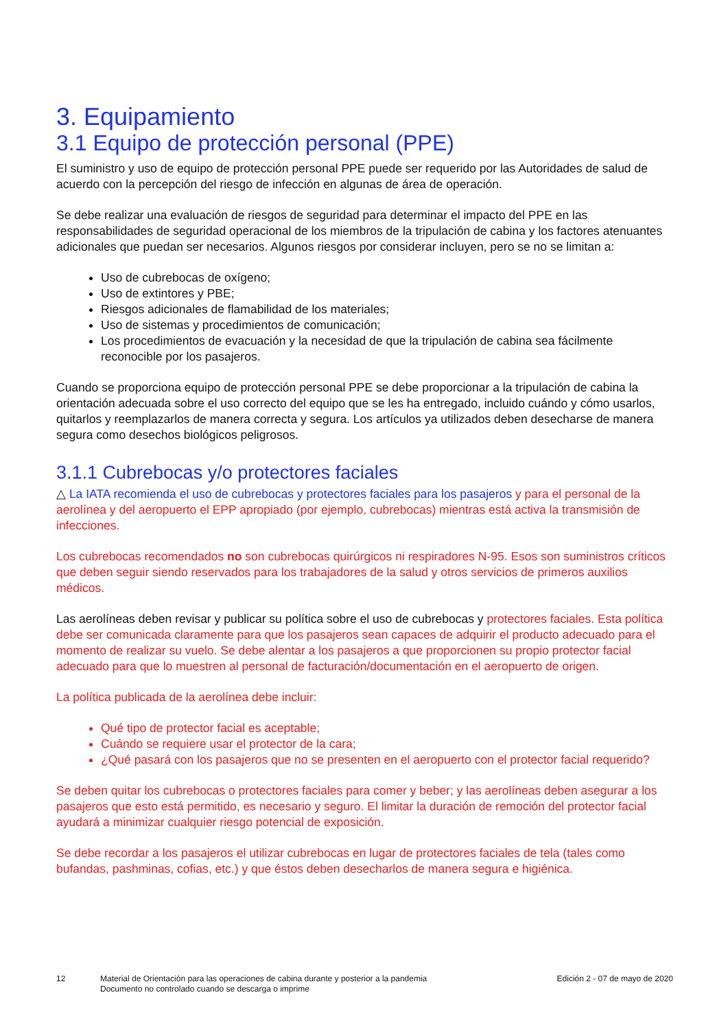3. Equipamiento
3.1 Equipo de protección personal (PPE)
El suministro y uso de equipo de protección personal PPE puede ser requerido por las Autoridades de salud de acuerdo con la percepción del riesgo de infección en algunas de área de operación.
Se debe realizar una evaluación de riesgos de seguridad para determinar el impacto del PPE en las responsabilidades de seguridad operacional de los miembros de la tripulación de cabina y los factores atenuantes adicionales que puedan ser necesarios. Algunos riesgos por considerar incluyen, pero se no se limitan a:
Uso de cubrebocas de oxígeno;
Uso de extintores y PBE;
Riesgos adicionales de flamabilidad de los materiales;
Uso de sistemas y procedimientos de comunicación;
Los procedimientos de evacuación y la necesidad de que la tripulación de cabina sea fácilmente reconocible por los pasajeros.
Cuando se proporciona equipo de protección personal PPE se debe proporcionar a la tripulación de cabina la orientación adecuada sobre el uso correcto del equipo que se les ha entregado, incluido cuándo y cómo usarlos, quitarlos y reemplazarlos de manera correcta y segura. Los artículos ya utilizados deben desecharse de manera segura como desechos biológicos peligrosos.
3.1.1 Cubrebocas y/o protectores faciales
△ La IATA recomienda el uso de cubrebocas y protectores faciales para los pasajeros y para el personal de la aerolínea y del aeropuerto el EPP apropiado (por ejemplo, cubrebocas) mientras está activa la transmisión de infecciones.
Los cubrebocas recomendados no son cubrebocas quirúrgicos ni respiradores N-95. Esos son suministros críticos que deben seguir siendo reservados para los trabajadores de la salud y otros servicios de primeros auxilios médicos.
Las aerolíneas deben revisar y publicar su política sobre el uso de cubrebocas y protectores faciales. Esta política debe ser comunicada claramente para que los pasajeros sean capaces de adquirir el producto adecuado para el momento de realizar su vuelo. Se debe alentar a los pasajeros a que proporcionen su propio protector facial adecuado para que lo muestren al personal de facturación/documentación en el aeropuerto de origen.
La política publicada de la aerolínea debe incluir:
Qué tipo de protector facial es aceptable;
Cuándo se requiere usar el protector de la cara;
¿Qué pasará con los pasajeros que no se presenten en el aeropuerto con el protector facial requerido?
Se deben quitar los cubrebocas o protectores faciales para comer y beber; y las aerolíneas deben asegurar a los pasajeros que esto está permitido, es necesario y seguro. El limitar la duración de remoción del protector facial ayudará a minimizar cualquier riesgo potencial de exposición.
Se debe recordar a los pasajeros el utilizar cubrebocas en lugar de protectores faciales de tela (tales como bufandas, pashminas, cofias, etc.) y que éstos deben desecharlos de manera segura e higiénica.
12 Material de Orientación para las operaciones de cabina durante y posterior a la pandemia
Documento no controlado cuando se descarga o imprime
Edición 2 - 07 de mayo de 2020